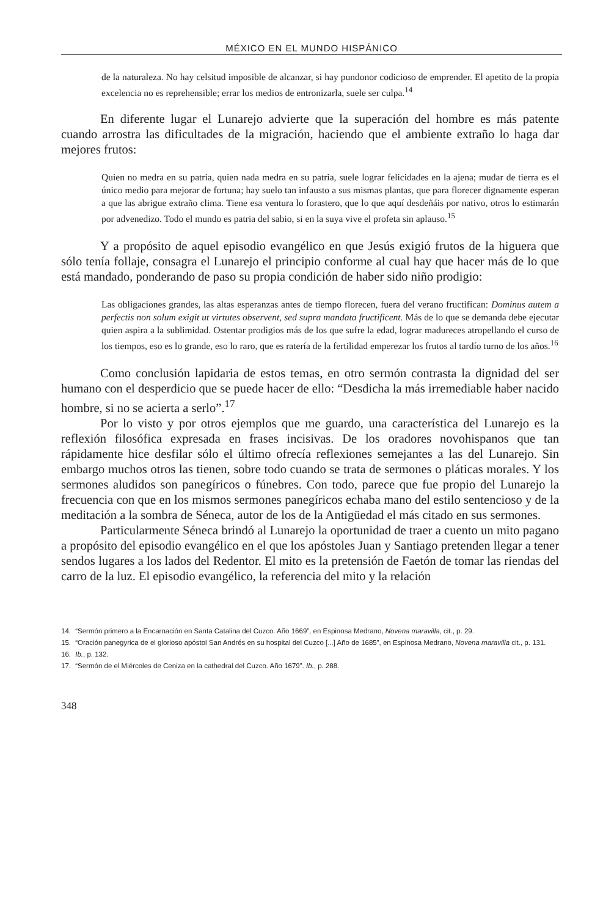MÉXICO EN EL MUNDO HISPÁNICO
de la naturaleza. No hay celsitud imposible de alcanzar, si hay pundonor codicioso de emprender. El apetito de la propia excelencia no es reprehensible; errar los medios de entronizarla, suele ser culpa.<sup>14</sup>
En diferente lugar el Lunarejo advierte que la superación del hombre es más patente cuando arrostra las dificultades de la migración, haciendo que el ambiente extraño lo haga dar mejores frutos:
Quien no medra en su patria, quien nada medra en su patria, suele lograr felicidades en la ajena; mudar de tierra es el único medio para mejorar de fortuna; hay suelo tan infausto a sus mismas plantas, que para florecer dignamente esperan a que las abrigue extraño clima. Tiene esa ventura lo forastero, que lo que aquí desdeñáis por nativo, otros lo estimarán por advenedizo. Todo el mundo es patria del sabio, si en la suya vive el profeta sin aplauso.<sup>15</sup>
Y a propósito de aquel episodio evangélico en que Jesús exigió frutos de la higuera que sólo tenía follaje, consagra el Lunarejo el principio conforme al cual hay que hacer más de lo que está mandado, ponderando de paso su propia condición de haber sido niño prodigio:
Las obligaciones grandes, las altas esperanzas antes de tiempo florecen, fuera del verano fructifican: Dominus autem a perfectis non solum exigit ut virtutes observent, sed supra mandata fructificent. Más de lo que se demanda debe ejecutar quien aspira a la sublimidad. Ostentar prodigios más de los que sufre la edad, lograr madureces atropellando el curso de los tiempos, eso es lo grande, eso lo raro, que es ratería de la fertilidad emperezar los frutos al tardío turno de los años.<sup>16</sup>
Como conclusión lapidaria de estos temas, en otro sermón contrasta la dignidad del ser humano con el desperdicio que se puede hacer de ello: “Desdicha la más irremediable haber nacido hombre, si no se acierta a serlo”.<sup>17</sup>
Por lo visto y por otros ejemplos que me guardo, una característica del Lunarejo es la reflexión filosófica expresada en frases incisivas. De los oradores novohispanos que tan rápidamente hice desfilar sólo el último ofrecía reflexiones semejantes a las del Lunarejo. Sin embargo muchos otros las tienen, sobre todo cuando se trata de sermones o pláticas morales. Y los sermones aludidos son panegíricos o fúnebres. Con todo, parece que fue propio del Lunarejo la frecuencia con que en los mismos sermones panegíricos echaba mano del estilo sentencioso y de la meditación a la sombra de Séneca, autor de los de la Antigüedad el más citado en sus sermones.
Particularmente Séneca brindó al Lunarejo la oportunidad de traer a cuento un mito pagano a propósito del episodio evangélico en el que los apóstoles Juan y Santiago pretenden llegar a tener sendos lugares a los lados del Redentor. El mito es la pretensión de Faetón de tomar las riendas del carro de la luz. El episodio evangélico, la referencia del mito y la relación
14. “Sermón primero a la Encarnación en Santa Catalina del Cuzco. Año 1669”, en Espinosa Medrano, Novena maravilla, cit., p. 29.
15. “Oración panegyrica de el glorioso apóstol San Andrés en su hospital del Cuzco [...] Año de 1685”, en Espinosa Medrano, Novena maravilla cit., p. 131.
16. Ib., p. 132.
17. “Sermón de el Miércoles de Ceniza en la cathedral del Cuzco. Año 1679”. Ib., p. 288.
348